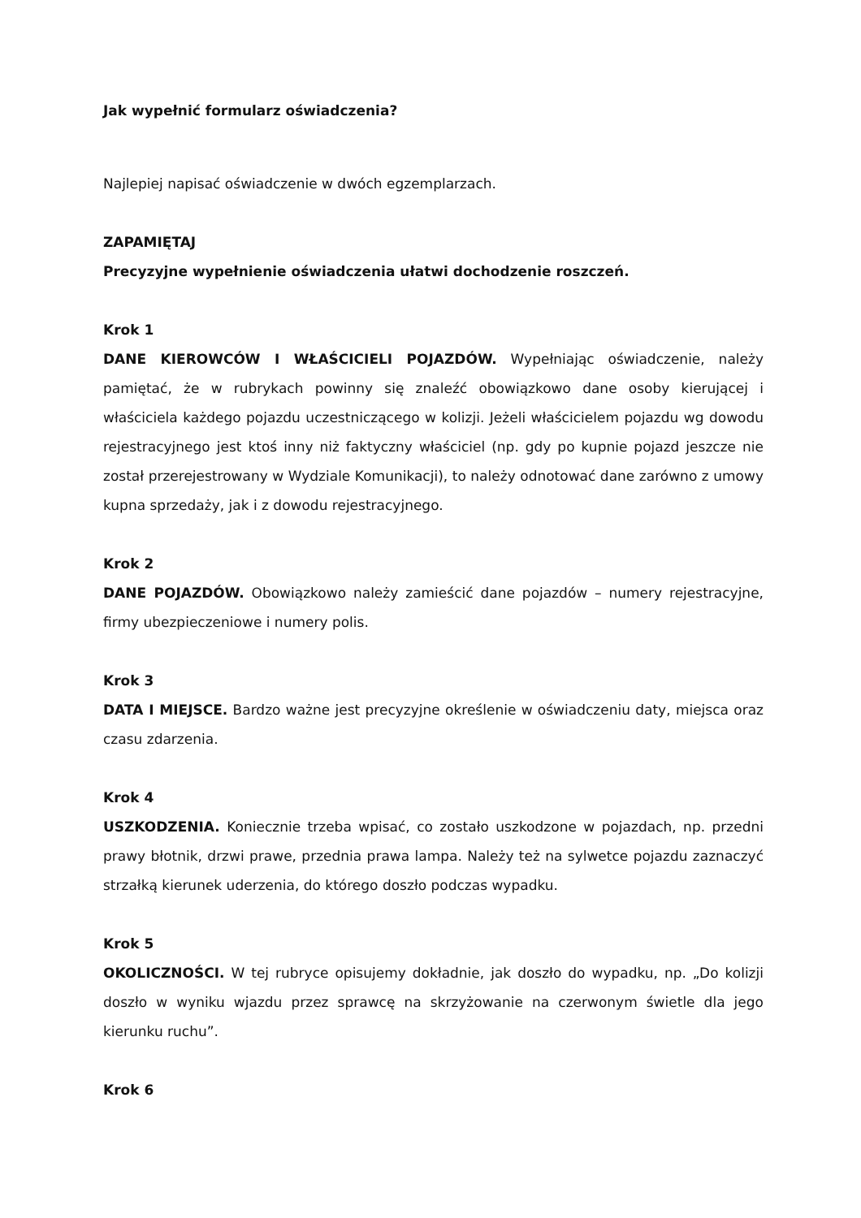Jak wypełnić formularz oświadczenia?
Najlepiej napisać oświadczenie w dwóch egzemplarzach.
ZAPAMIĘTAJ
Precyzyjne wypełnienie oświadczenia ułatwi dochodzenie roszczeń.
Krok 1
DANE KIEROWCÓW I WŁAŚCICIELI POJAZDÓW. Wypełniając oświadczenie, należy pamiętać, że w rubrykach powinny się znaleźć obowiązkowo dane osoby kierującej i właściciela każdego pojazdu uczestniczącego w kolizji. Jeżeli właścicielem pojazdu wg dowodu rejestracyjnego jest ktoś inny niż faktyczny właściciel (np. gdy po kupnie pojazd jeszcze nie został przerejestrowany w Wydziale Komunikacji), to należy odnotować dane zarówno z umowy kupna sprzedaży, jak i z dowodu rejestracyjnego.
Krok 2
DANE POJAZDÓW. Obowiązkowo należy zamieścić dane pojazdów – numery rejestracyjne, firmy ubezpieczeniowe i numery polis.
Krok 3
DATA I MIEJSCE. Bardzo ważne jest precyzyjne określenie w oświadczeniu daty, miejsca oraz czasu zdarzenia.
Krok 4
USZKODZENIA. Koniecznie trzeba wpisać, co zostało uszkodzone w pojazdach, np. przedni prawy błotnik, drzwi prawe, przednia prawa lampa. Należy też na sylwetce pojazdu zaznaczyć strzałką kierunek uderzenia, do którego doszło podczas wypadku.
Krok 5
OKOLICZNOŚCI. W tej rubryce opisujemy dokładnie, jak doszło do wypadku, np. „Do kolizji doszło w wyniku wjazdu przez sprawcę na skrzyżowanie na czerwonym świetle dla jego kierunku ruchu”.
Krok 6